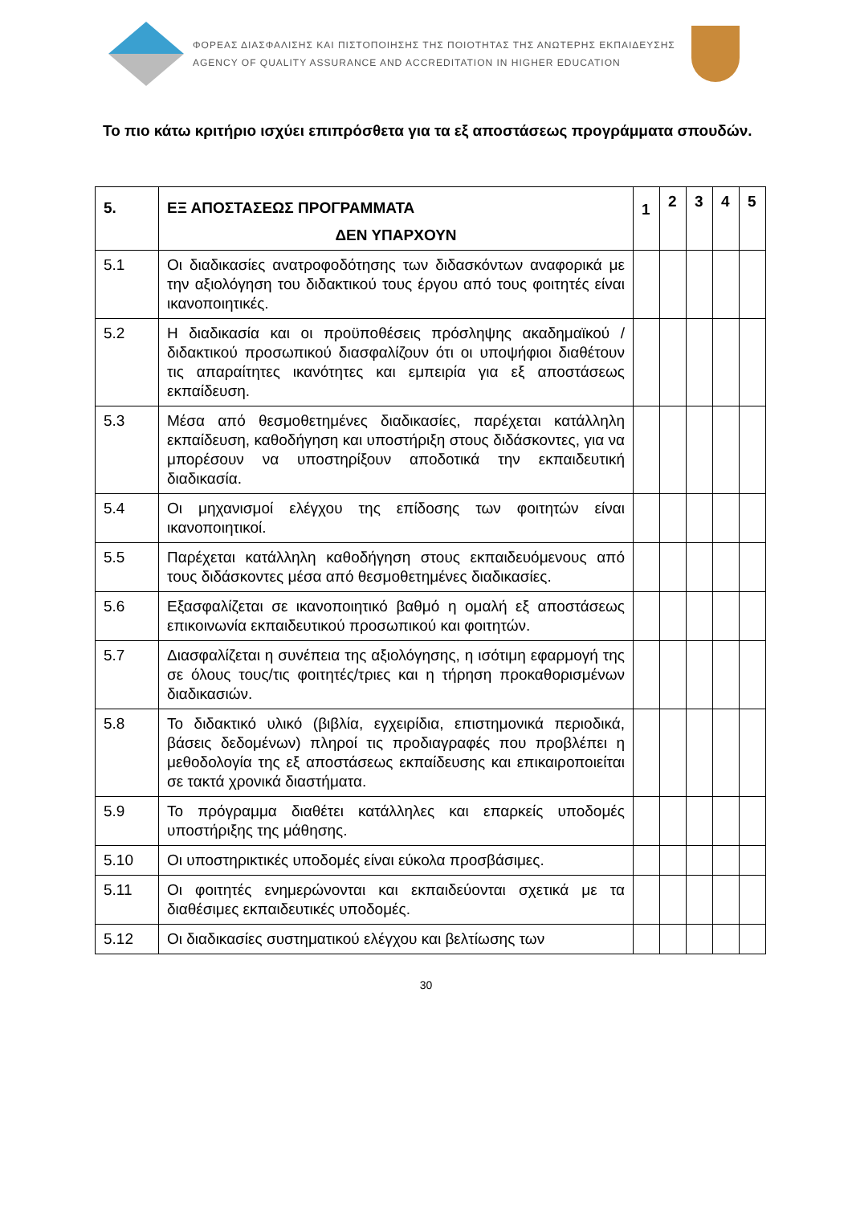ΦΟΡΕΑΣ ΔΙΑΣΦΑΛΙΣΗΣ ΚΑΙ ΠΙΣΤΟΠΟΙΗΣΗΣ ΤΗΣ ΠΟΙΟΤΗΤΑΣ ΤΗΣ ΑΝΩΤΕΡΗΣ ΕΚΠΑΙΔΕΥΣΗΣ
AGENCY OF QUALITY ASSURANCE AND ACCREDITATION IN HIGHER EDUCATION
Το πιο κάτω κριτήριο ισχύει επιπρόσθετα για τα εξ αποστάσεως προγράμματα σπουδών.
| 5. | ΕΞ ΑΠΟΣΤΑΣΕΩΣ ΠΡΟΓΡΑΜΜΑΤΑ ΔΕΝ ΥΠΑΡΧΟΥΝ | 1 | 2 | 3 | 4 | 5 |
| --- | --- | --- | --- | --- | --- | --- |
| 5.1 | Οι διαδικασίες ανατροφοδότησης των διδασκόντων αναφορικά με την αξιολόγηση του διδακτικού τους έργου από τους φοιτητές είναι ικανοποιητικές. | | | | | |
| 5.2 | Η διαδικασία και οι προϋποθέσεις πρόσληψης ακαδημαϊκού / διδακτικού προσωπικού διασφαλίζουν ότι οι υποψήφιοι διαθέτουν τις απαραίτητες ικανότητες και εμπειρία για εξ αποστάσεως εκπαίδευση. | | | | | |
| 5.3 | Μέσα από θεσμοθετημένες διαδικασίες, παρέχεται κατάλληλη εκπαίδευση, καθοδήγηση και υποστήριξη στους διδάσκοντες, για να μπορέσουν να υποστηρίξουν αποδοτικά την εκπαιδευτική διαδικασία. | | | | | |
| 5.4 | Οι μηχανισμοί ελέγχου της επίδοσης των φοιτητών είναι ικανοποιητικοί. | | | | | |
| 5.5 | Παρέχεται κατάλληλη καθοδήγηση στους εκπαιδευόμενους από τους διδάσκοντες μέσα από θεσμοθετημένες διαδικασίες. | | | | | |
| 5.6 | Εξασφαλίζεται σε ικανοποιητικό βαθμό η ομαλή εξ αποστάσεως επικοινωνία εκπαιδευτικού προσωπικού και φοιτητών. | | | | | |
| 5.7 | Διασφαλίζεται η συνέπεια της αξιολόγησης, η ισότιμη εφαρμογή της σε όλους τους/τις φοιτητές/τριες και η τήρηση προκαθορισμένων διαδικασιών. | | | | | |
| 5.8 | Το διδακτικό υλικό (βιβλία, εγχειρίδια, επιστημονικά περιοδικά, βάσεις δεδομένων) πληροί τις προδιαγραφές που προβλέπει η μεθοδολογία της εξ αποστάσεως εκπαίδευσης και επικαιροποιείται σε τακτά χρονικά διαστήματα. | | | | | |
| 5.9 | Το πρόγραμμα διαθέτει κατάλληλες και επαρκείς υποδομές υποστήριξης της μάθησης. | | | | | |
| 5.10 | Οι υποστηρικτικές υποδομές είναι εύκολα προσβάσιμες. | | | | | |
| 5.11 | Οι φοιτητές ενημερώνονται και εκπαιδεύονται σχετικά με τα διαθέσιμες εκπαιδευτικές υποδομές. | | | | | |
| 5.12 | Οι διαδικασίες συστηματικού ελέγχου και βελτίωσης των | | | | | |
30